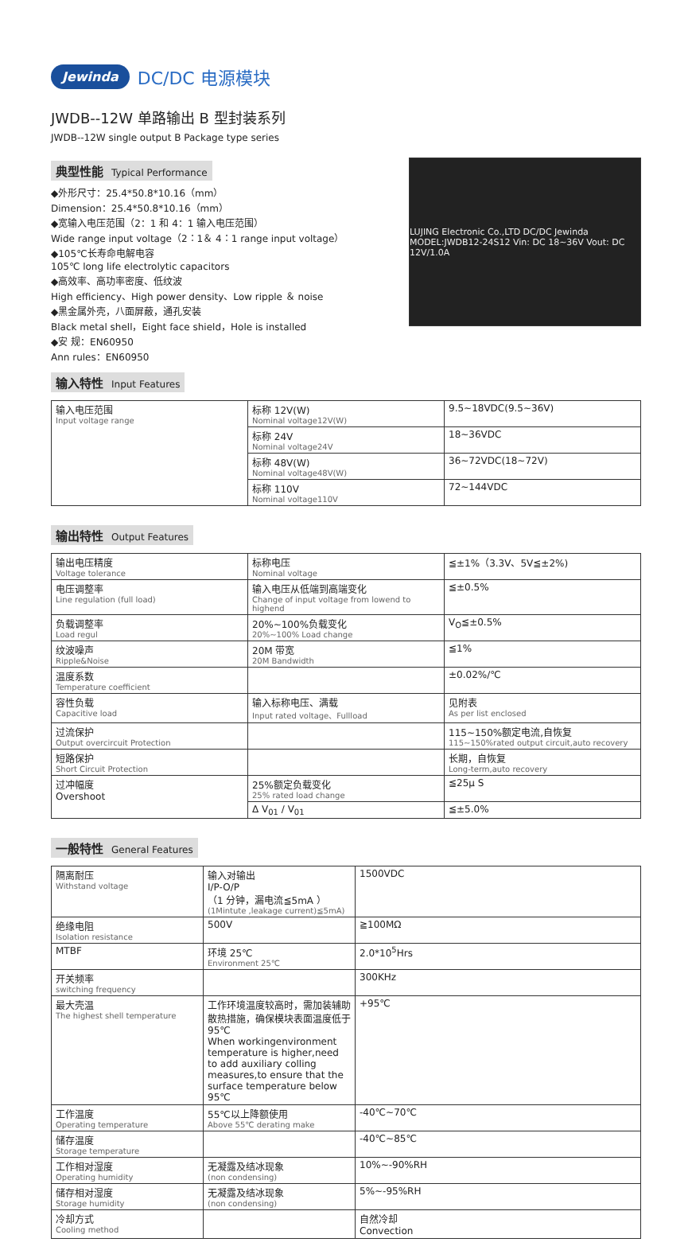Jewinda DC/DC 电源模块
JWDB--12W 单路输出 B 型封装系列
JWDB--12W single output B Package type series
典型性能 Typical Performance
◆外形尺寸：25.4*50.8*10.16（mm）
Dimension：25.4*50.8*10.16（mm）
◆宽输入电压范围（2：1 和 4：1 输入电压范围）
Wide range input voltage（2：1＆ 4：1 range input voltage）
◆105℃长寿命电解电容
105℃ long life electrolytic capacitors
◆高效率、高功率密度、低纹波
High efficiency、High power density、Low ripple ＆ noise
◆黑金属外壳，八面屏蔽，通孔安装
Black metal shell，Eight face shield，Hole is installed
◆安 规：EN60950
Ann rules：EN60950
LUJING Electronic Co.,LTD DC/DC Jewinda MODEL:JWDB12-24S12 Vin: DC 18~36V Vout: DC 12V/1.0A
输入特性 Input Features
| 输入电压范围 Input voltage range | 标称 12V(W) Nominal voltage12V(W) | 9.5~18VDC(9.5~36V) |
| | 标称 24V Nominal voltage24V | 18~36VDC |
| | 标称 48V(W) Nominal voltage48V(W) | 36~72VDC(18~72V) |
| | 标称 110V Nominal voltage110V | 72~144VDC |
输出特性 Output Features
| 输出电压精度 Voltage tolerance | 标称电压 Nominal voltage | ≦±1%（3.3V、5V≦±2%) |
| 电压调整率 Line regulation (full load) | 输入电压从低端到高端变化 Change of input voltage from lowend to highend | ≦±0.5% |
| 负载调整率 Load regul | 20%~100%负载变化 20%~100% Load change | V<sub>O</sub>≦±0.5% |
| 纹波噪声 Ripple&Noise | 20M 带宽 20M Bandwidth | ≦1% |
| 温度系数 Temperature coefficient | | ±0.02%/℃ |
| 容性负载 Capacitive load | 输入标称电压、满载 Input rated voltage、Fullload | 见附表 As per list enclosed |
| 过流保护 Output overcircuit Protection | | 115~150%额定电流,自恢复 115~150%rated output circuit,auto recovery |
| 短路保护 Short Circuit Protection | | 长期，自恢复 Long-term,auto recovery |
| 过冲幅度 Overshoot | 25%额定负载变化 25% rated load change | ≦25μ S |
| | Δ V<sub>01</sub> / V<sub>01</sub> | ≦±5.0% |
一般特性 General Features
| 隔离耐压 Withstand voltage | 输入对输出 I/P-O/P （1 分钟，漏电流≦5mA ） (1Mintute ,leakage current)≦5mA) | 1500VDC |
| 绝缘电阻 Isolation resistance | 500V | ≧100MΩ |
| MTBF | 环境 25℃ Environment 25℃ | 2.0*10<sup>5</sup>Hrs |
| 开关频率 switching frequency | | 300KHz |
| 最大壳温 The highest shell temperature | 工作环境温度较高时，需加装辅助散热措施，确保模块表面温度低于 95℃ When workingenvironment temperature is higher,need to add auxiliary colling measures,to ensure that the surface temperature below 95℃ | +95℃ |
| 工作温度 Operating temperature | 55℃以上降额使用 Above 55℃ derating make | -40℃~70℃ |
| 储存温度 Storage temperature | | -40℃~85℃ |
| 工作相对湿度 Operating humidity | 无凝露及结冰现象 (non condensing) | 10%~-90%RH |
| 储存相对湿度 Storage humidity | 无凝露及结冰现象 (non condensing) | 5%~-95%RH |
| 冷却方式 Cooling method | | 自然冷却 Convection |